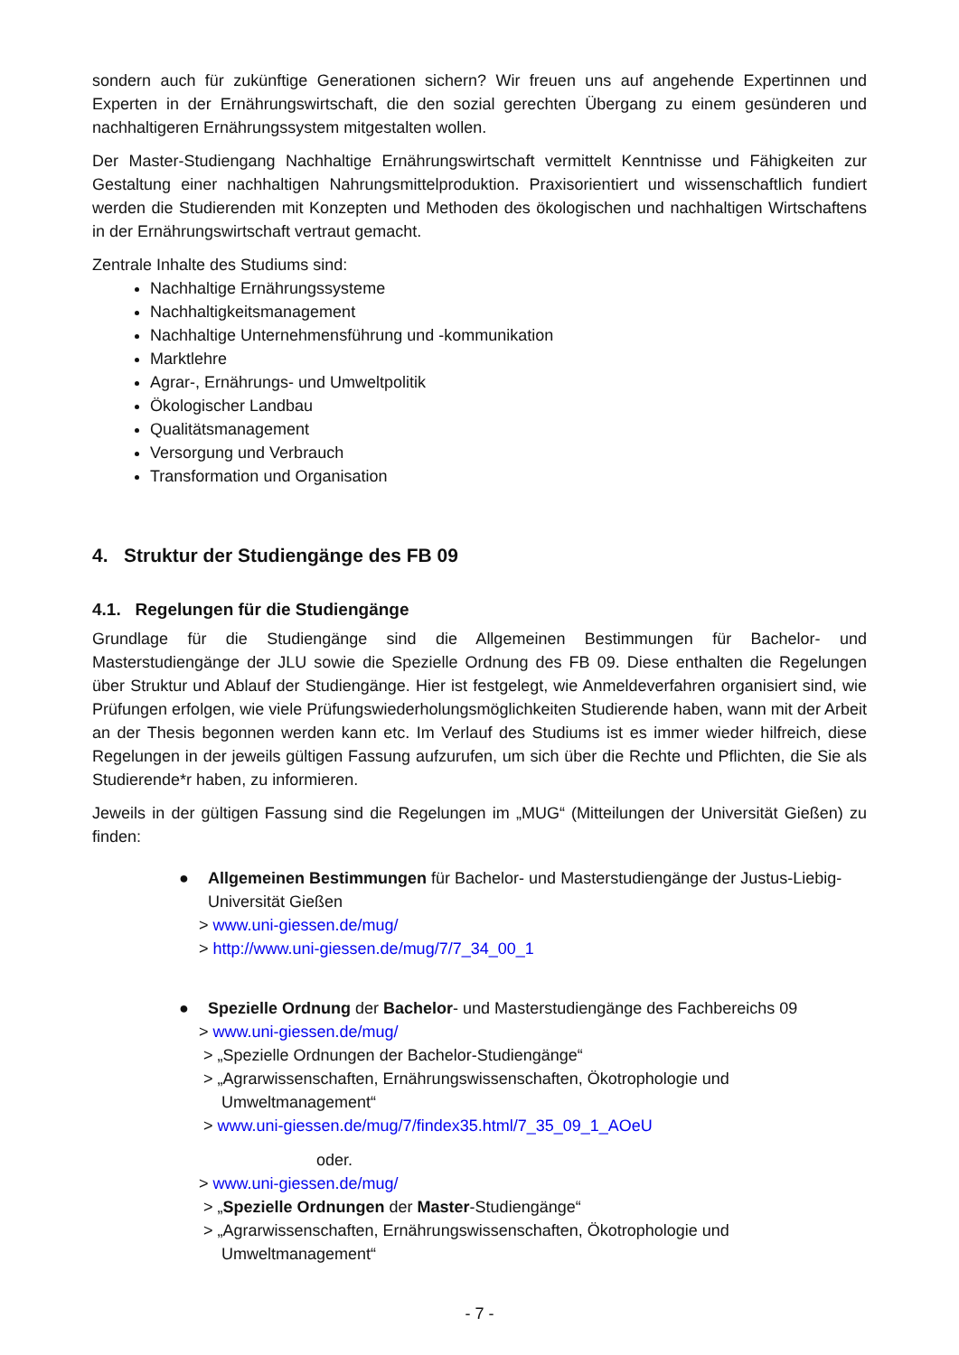sondern auch für zukünftige Generationen sichern? Wir freuen uns auf angehende Expertinnen und Experten in der Ernährungswirtschaft, die den sozial gerechten Übergang zu einem gesünderen und nachhaltigeren Ernährungssystem mitgestalten wollen.
Der Master-Studiengang Nachhaltige Ernährungswirtschaft vermittelt Kenntnisse und Fähigkeiten zur Gestaltung einer nachhaltigen Nahrungsmittelproduktion. Praxisorientiert und wissenschaftlich fundiert werden die Studierenden mit Konzepten und Methoden des ökologischen und nachhaltigen Wirtschaftens in der Ernährungswirtschaft vertraut gemacht.
Zentrale Inhalte des Studiums sind:
Nachhaltige Ernährungssysteme
Nachhaltigkeitsmanagement
Nachhaltige Unternehmensführung und -kommunikation
Marktlehre
Agrar-, Ernährungs- und Umweltpolitik
Ökologischer Landbau
Qualitätsmanagement
Versorgung und Verbrauch
Transformation und Organisation
4. Struktur der Studiengänge des FB 09
4.1. Regelungen für die Studiengänge
Grundlage für die Studiengänge sind die Allgemeinen Bestimmungen für Bachelor- und Masterstudiengänge der JLU sowie die Spezielle Ordnung des FB 09. Diese enthalten die Regelungen über Struktur und Ablauf der Studiengänge. Hier ist festgelegt, wie Anmeldeverfahren organisiert sind, wie Prüfungen erfolgen, wie viele Prüfungswiederholungsmöglichkeiten Studierende haben, wann mit der Arbeit an der Thesis begonnen werden kann etc. Im Verlauf des Studiums ist es immer wieder hilfreich, diese Regelungen in der jeweils gültigen Fassung aufzurufen, um sich über die Rechte und Pflichten, die Sie als Studierende*r haben, zu informieren.
Jeweils in der gültigen Fassung sind die Regelungen im „MUG“ (Mitteilungen der Universität Gießen) zu finden:
●
Allgemeinen Bestimmungen für Bachelor- und Masterstudiengänge der Justus-Liebig-Universität Gießen
> www.uni-giessen.de/mug/
> http://www.uni-giessen.de/mug/7/7_34_00_1
●
Spezielle Ordnung der Bachelor- und Masterstudiengänge des Fachbereichs 09
> www.uni-giessen.de/mug/
> „Spezielle Ordnungen der Bachelor-Studiengänge“
> „Agrarwissenschaften, Ernährungswissenschaften, Ökotrophologie und
Umweltmanagement“
> www.uni-giessen.de/mug/7/findex35.html/7_35_09_1_AOeU
oder.
> www.uni-giessen.de/mug/
> „Spezielle Ordnungen der Master-Studiengänge“
> „Agrarwissenschaften, Ernährungswissenschaften, Ökotrophologie und
Umweltmanagement“
- 7 -